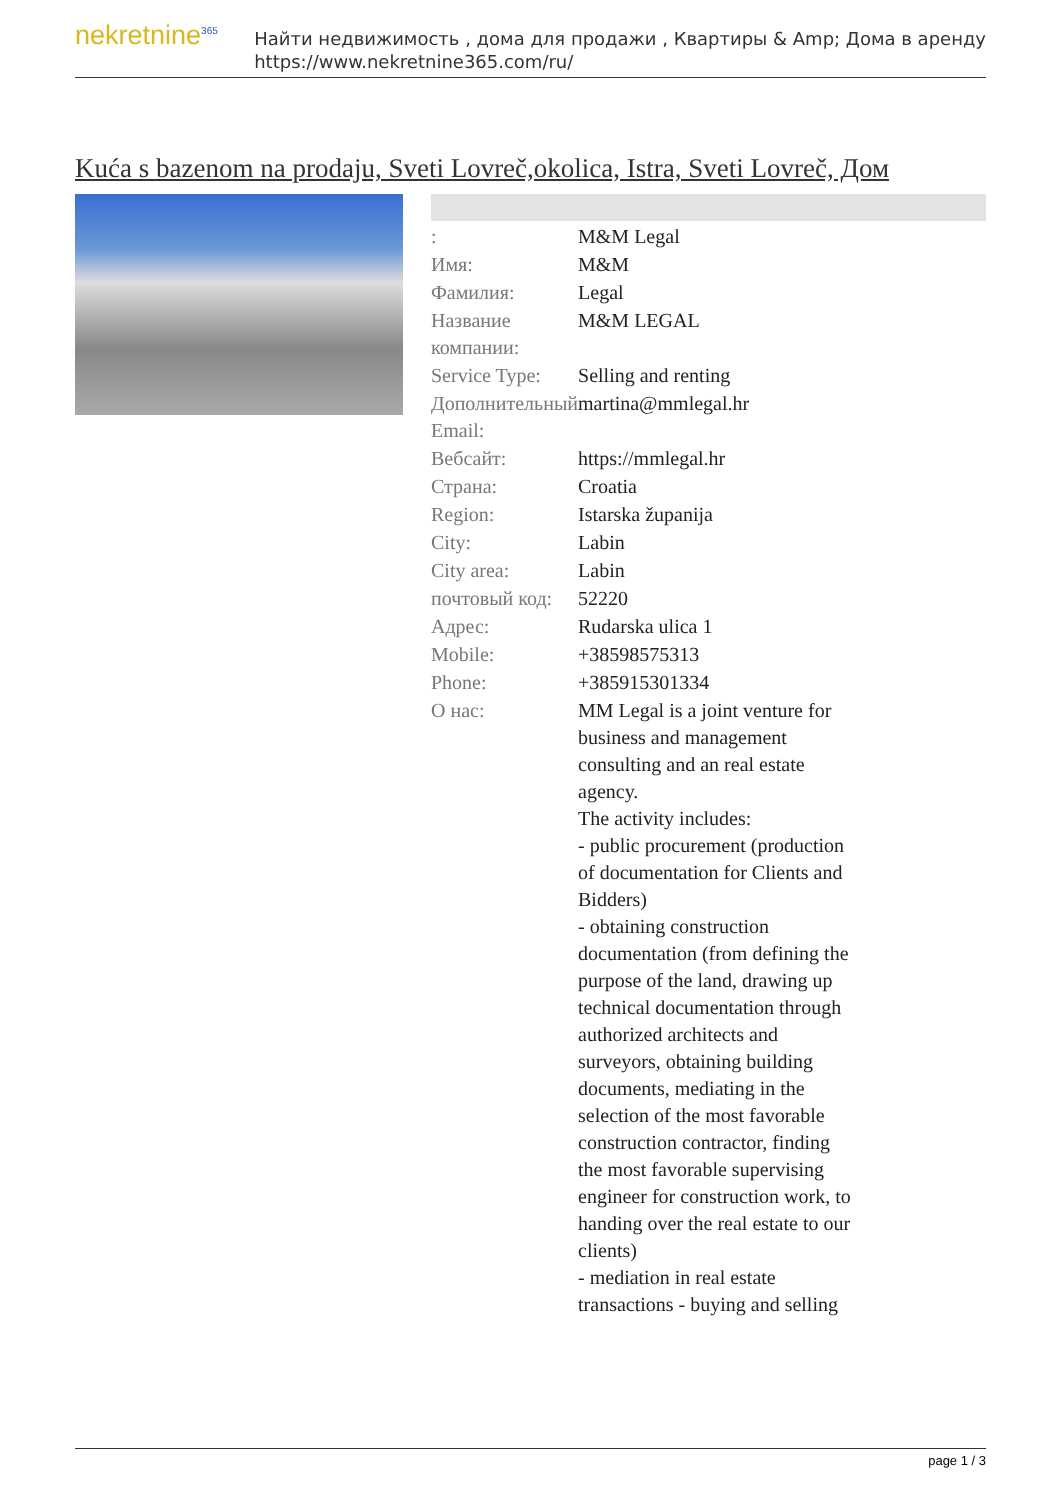nekretnine<sup>365</sup>
Найти недвижимость , дома для продажи , Квартиры & Amp; Дома в аренду
https://www.nekretnine365.com/ru/
Kuća s bazenom na prodaju, Sveti Lovreč,okolica, Istra, Sveti Lovreč, Дом
| : | M&M Legal |
| Имя: | M&M |
| Фамилия: | Legal |
| Название компании: | M&M LEGAL |
| Service Type: | Selling and renting |
| Дополнительный Email: | martina@mmlegal.hr |
| Вебсайт: | https://mmlegal.hr |
| Страна: | Croatia |
| Region: | Istarska županija |
| City: | Labin |
| City area: | Labin |
| почтовый код: | 52220 |
| Адрес: | Rudarska ulica 1 |
| Mobile: | +38598575313 |
| Phone: | +385915301334 |
| О нас: | MM Legal is a joint venture for business and management consulting and an real estate agency. The activity includes: - public procurement (production of documentation for Clients and Bidders) - obtaining construction documentation (from defining the purpose of the land, drawing up technical documentation through authorized architects and surveyors, obtaining building documents, mediating in the selection of the most favorable construction contractor, finding the most favorable supervising engineer for construction work, to handing over the real estate to our clients) - mediation in real estate transactions - buying and selling |
page 1 / 3